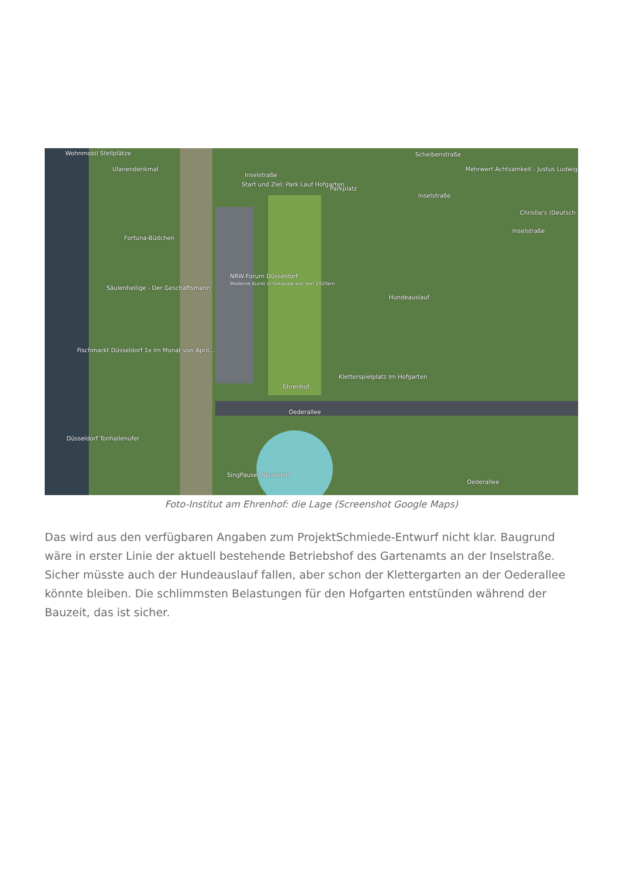Wohnmobil Stellplätze
Ulanendenkmal
Inselstraße
Start und Ziel: Park Lauf Hofgarten
Parkplatz
Scheibenstraße
Mehrwert Achtsamkeit - Justus Ludwig
Inselstraße
Christie's (Deutsch
Inselstraße
Fortuna-Büdchen
NRW-Forum Düsseldorf
Moderne Kunst in Gebäude aus den 1920ern
Säulenheilige - Der Geschäftsmann
Hundeauslauf
Fischmarkt Düsseldorf 1x im Monat von April...
Kletterspielplatz Im Hofgarten
Ehrenhof
Oederallee
Düsseldorf Tonhallenufer
SingPause Düsseldorf
Oederallee
Foto-Institut am Ehrenhof: die Lage (Screenshot Google Maps)
Das wird aus den verfügbaren Angaben zum ProjektSchmiede-Entwurf nicht klar. Baugrund wäre in erster Linie der aktuell bestehende Betriebshof des Gartenamts an der Inselstraße. Sicher müsste auch der Hundeauslauf fallen, aber schon der Klettergarten an der Oederallee könnte bleiben. Die schlimmsten Belastungen für den Hofgarten entstünden während der Bauzeit, das ist sicher.